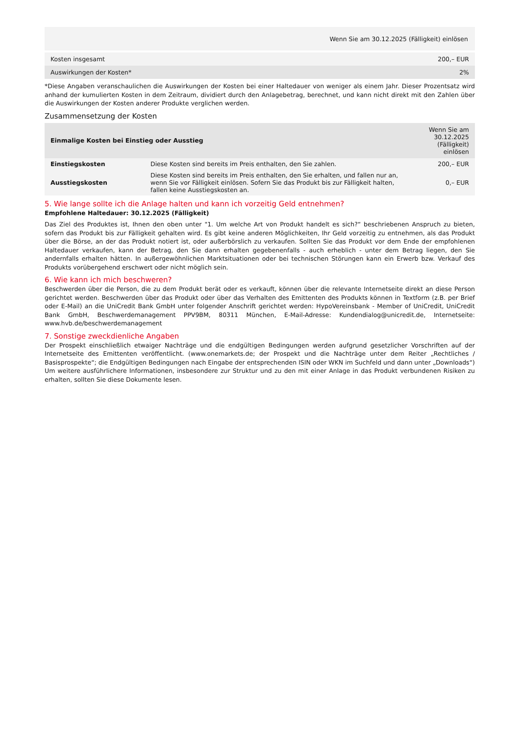| | Wenn Sie am 30.12.2025 (Fälligkeit) einlösen |
| --- | --- |
| Kosten insgesamt | 200,– EUR |
| Auswirkungen der Kosten* | 2% |
*Diese Angaben veranschaulichen die Auswirkungen der Kosten bei einer Haltedauer von weniger als einem Jahr. Dieser Prozentsatz wird anhand der kumulierten Kosten in dem Zeitraum, dividiert durch den Anlagebetrag, berechnet, und kann nicht direkt mit den Zahlen über die Auswirkungen der Kosten anderer Produkte verglichen werden.
Zusammensetzung der Kosten
| Einmalige Kosten bei Einstieg oder Ausstieg | | Wenn Sie am 30.12.2025 (Fälligkeit) einlösen |
| --- | --- | --- |
| Einstiegskosten | Diese Kosten sind bereits im Preis enthalten, den Sie zahlen. | 200,– EUR |
| Ausstiegskosten | Diese Kosten sind bereits im Preis enthalten, den Sie erhalten, und fallen nur an, wenn Sie vor Fälligkeit einlösen. Sofern Sie das Produkt bis zur Fälligkeit halten, fallen keine Ausstiegskosten an. | 0,– EUR |
5. Wie lange sollte ich die Anlage halten und kann ich vorzeitig Geld entnehmen?
Empfohlene Haltedauer: 30.12.2025 (Fälligkeit)
Das Ziel des Produktes ist, Ihnen den oben unter "1. Um welche Art von Produkt handelt es sich?“ beschriebenen Anspruch zu bieten, sofern das Produkt bis zur Fälligkeit gehalten wird. Es gibt keine anderen Möglichkeiten, Ihr Geld vorzeitig zu entnehmen, als das Produkt über die Börse, an der das Produkt notiert ist, oder außerbörslich zu verkaufen. Sollten Sie das Produkt vor dem Ende der empfohlenen Haltedauer verkaufen, kann der Betrag, den Sie dann erhalten gegebenenfalls - auch erheblich - unter dem Betrag liegen, den Sie andernfalls erhalten hätten. In außergewöhnlichen Marktsituationen oder bei technischen Störungen kann ein Erwerb bzw. Verkauf des Produkts vorübergehend erschwert oder nicht möglich sein.
6. Wie kann ich mich beschweren?
Beschwerden über die Person, die zu dem Produkt berät oder es verkauft, können über die relevante Internetseite direkt an diese Person gerichtet werden. Beschwerden über das Produkt oder über das Verhalten des Emittenten des Produkts können in Textform (z.B. per Brief oder E-Mail) an die UniCredit Bank GmbH unter folgender Anschrift gerichtet werden: HypoVereinsbank - Member of UniCredit, UniCredit Bank GmbH, Beschwerdemanagement PPV9BM, 80311 München, E-Mail-Adresse: Kundendialog@unicredit.de, Internetseite: www.hvb.de/beschwerdemanagement
7. Sonstige zweckdienliche Angaben
Der Prospekt einschließlich etwaiger Nachträge und die endgültigen Bedingungen werden aufgrund gesetzlicher Vorschriften auf der Internetseite des Emittenten veröffentlicht. (www.onemarkets.de; der Prospekt und die Nachträge unter dem Reiter „Rechtliches / Basisprospekte“; die Endgültigen Bedingungen nach Eingabe der entsprechenden ISIN oder WKN im Suchfeld und dann unter „Downloads“) Um weitere ausführlichere Informationen, insbesondere zur Struktur und zu den mit einer Anlage in das Produkt verbundenen Risiken zu erhalten, sollten Sie diese Dokumente lesen.